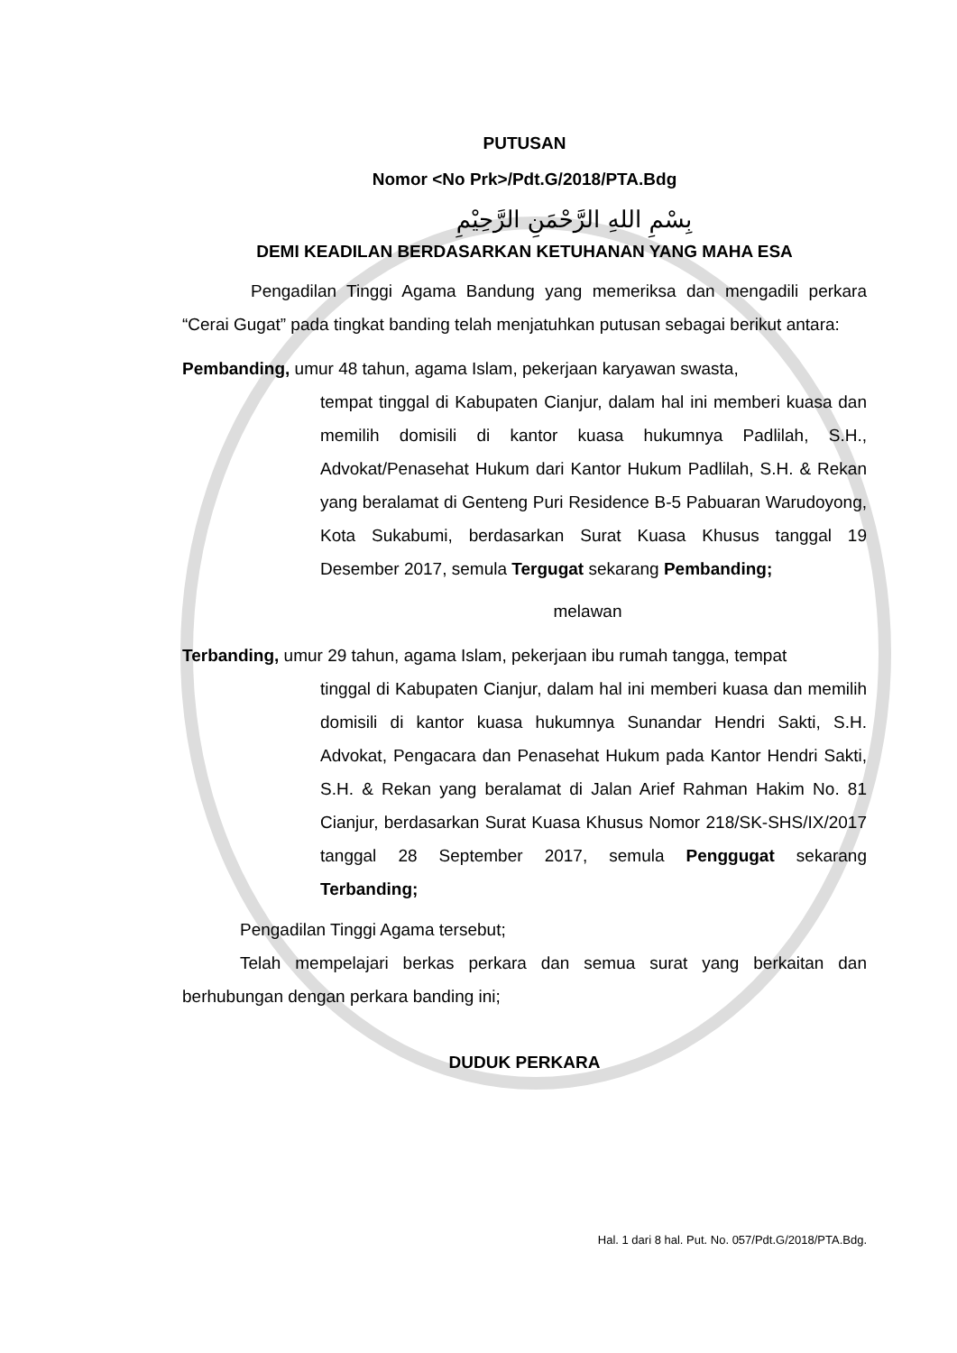PUTUSAN
Nomor <No Prk>/Pdt.G/2018/PTA.Bdg
بِسْمِ اللهِ الرَّحْمَنِ الرَّحِيْمِ
DEMI KEADILAN BERDASARKAN KETUHANAN YANG MAHA ESA
Pengadilan Tinggi Agama Bandung yang memeriksa dan mengadili perkara “Cerai Gugat” pada tingkat banding telah menjatuhkan putusan sebagai berikut antara:
Pembanding, umur 48 tahun, agama Islam, pekerjaan karyawan swasta,
tempat tinggal di Kabupaten Cianjur, dalam hal ini memberi kuasa dan memilih domisili di kantor kuasa hukumnya Padlilah, S.H., Advokat/Penasehat Hukum dari Kantor Hukum Padlilah, S.H. & Rekan yang beralamat di Genteng Puri Residence B-5 Pabuaran Warudoyong, Kota Sukabumi, berdasarkan Surat Kuasa Khusus tanggal 19 Desember 2017, semula Tergugat sekarang Pembanding;
melawan
Terbanding, umur 29 tahun, agama Islam, pekerjaan ibu rumah tangga, tempat
tinggal di Kabupaten Cianjur, dalam hal ini memberi kuasa dan memilih domisili di kantor kuasa hukumnya Sunandar Hendri Sakti, S.H. Advokat, Pengacara dan Penasehat Hukum pada Kantor Hendri Sakti, S.H. & Rekan yang beralamat di Jalan Arief Rahman Hakim No. 81 Cianjur, berdasarkan Surat Kuasa Khusus Nomor 218/SK-SHS/IX/2017 tanggal 28 September 2017, semula Penggugat sekarang Terbanding;
Pengadilan Tinggi Agama tersebut;
Telah mempelajari berkas perkara dan semua surat yang berkaitan dan berhubungan dengan perkara banding ini;
DUDUK PERKARA
Hal. 1 dari 8 hal. Put. No. 057/Pdt.G/2018/PTA.Bdg.